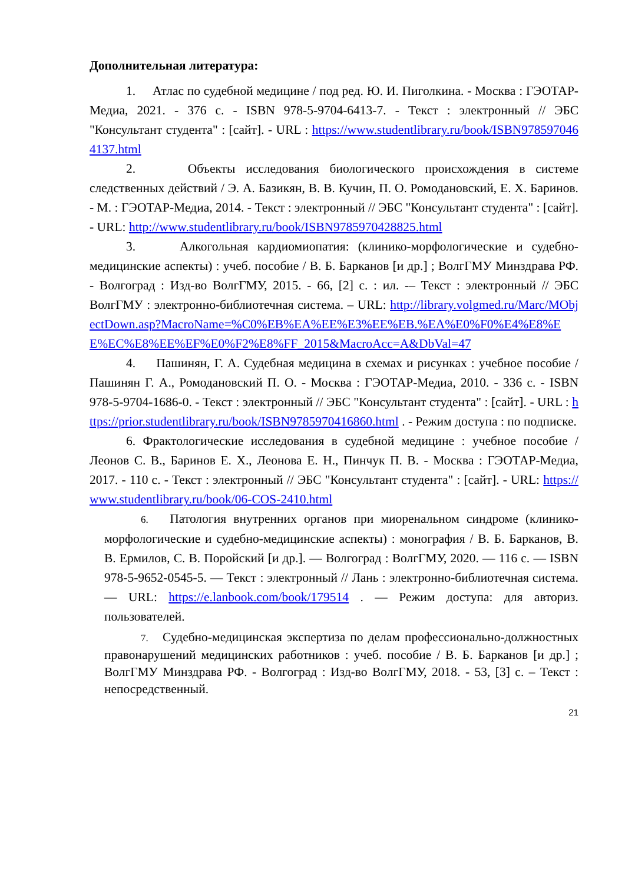Дополнительная литература:
1. Атлас по судебной медицине / под ред. Ю. И. Пиголкина. - Москва : ГЭОТАР-Медиа, 2021. - 376 с. - ISBN 978-5-9704-6413-7. - Текст : электронный // ЭБС "Консультант студента" : [сайт]. - URL : https://www.studentlibrary.ru/book/ISBN9785970464137.html
2. Объекты исследования биологического происхождения в системе следственных действий / Э. А. Базикян, В. В. Кучин, П. О. Ромодановский, Е. Х. Баринов. - М. : ГЭОТАР-Медиа, 2014. - Текст : электронный // ЭБС "Консультант студента" : [сайт]. - URL: http://www.studentlibrary.ru/book/ISBN9785970428825.html
3. Алкогольная кардиомиопатия: (клинико-морфологические и судебно-медицинские аспекты) : учеб. пособие / В. Б. Барканов [и др.] ; ВолгГМУ Минздрава РФ. - Волгоград : Изд-во ВолгГМУ, 2015. - 66, [2] с. : ил. -– Текст : электронный // ЭБС ВолгГМУ : электронно-библиотечная система. – URL: http://library.volgmed.ru/Marc/MObjectDown.asp?MacroName=%C0%EB%EA%EE%E3%EE%EB.%EA%E0%F0%E4%E8%EE%EC%E8%EE%EF%E0%F2%E8%FF_2015&MacroAcc=A&DbVal=47
4. Пашинян, Г. А. Судебная медицина в схемах и рисунках : учебное пособие / Пашинян Г. А., Ромодановский П. О. - Москва : ГЭОТАР-Медиа, 2010. - 336 с. - ISBN 978-5-9704-1686-0. - Текст : электронный // ЭБС "Консультант студента" : [сайт]. - URL : https://prior.studentlibrary.ru/book/ISBN9785970416860.html . - Режим доступа : по подписке.
6. Фрактологические исследования в судебной медицине : учебное пособие / Леонов С. В., Баринов Е. Х., Леонова Е. Н., Пинчук П. В. - Москва : ГЭОТАР-Медиа, 2017. - 110 с. - Текст : электронный // ЭБС "Консультант студента" : [сайт]. - URL: https://www.studentlibrary.ru/book/06-COS-2410.html
6. Патология внутренних органов при миоренальном синдроме (клинико-морфологические и судебно-медицинские аспекты) : монография / В. Б. Барканов, В. В. Ермилов, С. В. Поройский [и др.]. — Волгоград : ВолгГМУ, 2020. — 116 с. — ISBN 978-5-9652-0545-5. — Текст : электронный // Лань : электронно-библиотечная система. — URL: https://e.lanbook.com/book/179514 . — Режим доступа: для авториз. пользователей.
7. Судебно-медицинская экспертиза по делам профессионально-должностных правонарушений медицинских работников : учеб. пособие / В. Б. Барканов [и др.] ; ВолгГМУ Минздрава РФ. - Волгоград : Изд-во ВолгГМУ, 2018. - 53, [3] с. – Текст : непосредственный.
21